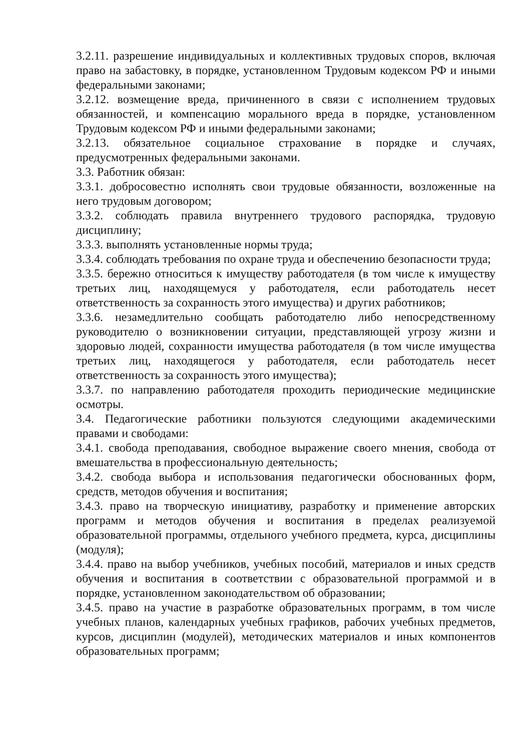3.2.11. разрешение индивидуальных и коллективных трудовых споров, включая право на забастовку, в порядке, установленном Трудовым кодексом РФ и иными федеральными законами;
3.2.12. возмещение вреда, причиненного в связи с исполнением трудовых обязанностей, и компенсацию морального вреда в порядке, установленном Трудовым кодексом РФ и иными федеральными законами;
3.2.13. обязательное социальное страхование в порядке и случаях, предусмотренных федеральными законами.
3.3. Работник обязан:
3.3.1. добросовестно исполнять свои трудовые обязанности, возложенные на него трудовым договором;
3.3.2. соблюдать правила внутреннего трудового распорядка, трудовую дисциплину;
3.3.3. выполнять установленные нормы труда;
3.3.4. соблюдать требования по охране труда и обеспечению безопасности труда;
3.3.5. бережно относиться к имуществу работодателя (в том числе к имуществу третьих лиц, находящемуся у работодателя, если работодатель несет ответственность за сохранность этого имущества) и других работников;
3.3.6. незамедлительно сообщать работодателю либо непосредственному руководителю о возникновении ситуации, представляющей угрозу жизни и здоровью людей, сохранности имущества работодателя (в том числе имущества третьих лиц, находящегося у работодателя, если работодатель несет ответственность за сохранность этого имущества);
3.3.7. по направлению работодателя проходить периодические медицинские осмотры.
3.4. Педагогические работники пользуются следующими академическими правами и свободами:
3.4.1. свобода преподавания, свободное выражение своего мнения, свобода от вмешательства в профессиональную деятельность;
3.4.2. свобода выбора и использования педагогически обоснованных форм, средств, методов обучения и воспитания;
3.4.3. право на творческую инициативу, разработку и применение авторских программ и методов обучения и воспитания в пределах реализуемой образовательной программы, отдельного учебного предмета, курса, дисциплины (модуля);
3.4.4. право на выбор учебников, учебных пособий, материалов и иных средств обучения и воспитания в соответствии с образовательной программой и в порядке, установленном законодательством об образовании;
3.4.5. право на участие в разработке образовательных программ, в том числе учебных планов, календарных учебных графиков, рабочих учебных предметов, курсов, дисциплин (модулей), методических материалов и иных компонентов образовательных программ;